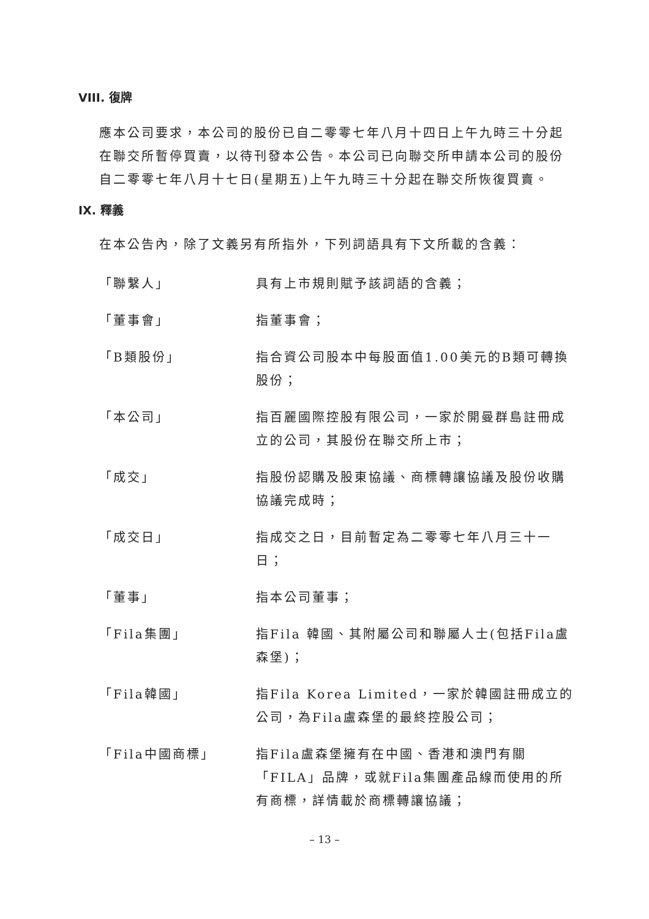VIII. 復牌
應本公司要求，本公司的股份已自二零零七年八月十四日上午九時三十分起在聯交所暫停買賣，以待刊發本公告。本公司已向聯交所申請本公司的股份自二零零七年八月十七日(星期五)上午九時三十分起在聯交所恢復買賣。
IX. 釋義
在本公告內，除了文義另有所指外，下列詞語具有下文所載的含義：
| 「聯繫人」 | 具有上市規則賦予該詞語的含義； |
| 「董事會」 | 指董事會； |
| 「B類股份」 | 指合資公司股本中每股面值1.00美元的B類可轉換股份； |
| 「本公司」 | 指百麗國際控股有限公司，一家於開曼群島註冊成立的公司，其股份在聯交所上市； |
| 「成交」 | 指股份認購及股東協議、商標轉讓協議及股份收購協議完成時； |
| 「成交日」 | 指成交之日，目前暫定為二零零七年八月三十一日； |
| 「董事」 | 指本公司董事； |
| 「Fila集團」 | 指Fila 韓國、其附屬公司和聯屬人士(包括Fila盧森堡)； |
| 「Fila韓國」 | 指Fila Korea Limited，一家於韓國註冊成立的公司，為Fila盧森堡的最終控股公司； |
| 「Fila中國商標」 | 指Fila盧森堡擁有在中國、香港和澳門有關「FILA」品牌，或就Fila集團產品線而使用的所有商標，詳情載於商標轉讓協議； |
– 13 –